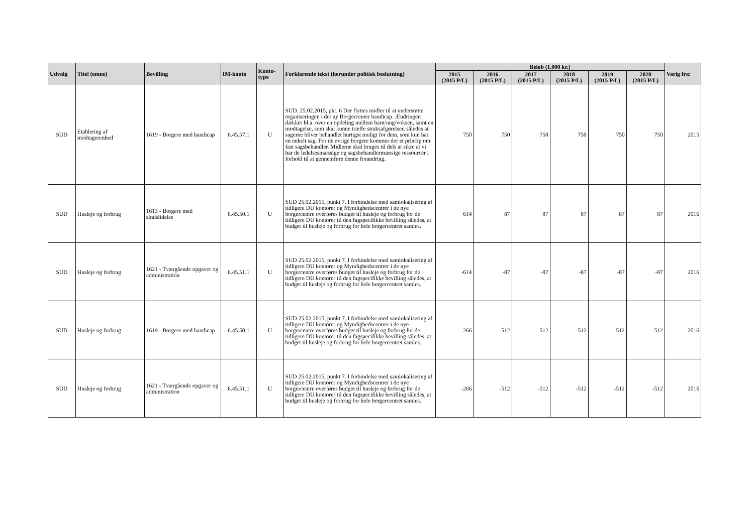| Udvalg | Titel (emne) | Bevilling | IM-konto | Konto- type | Forklarende tekst (herunder politisk beslutning) | Beløb (1.000 kr.) | | | | | | Varig fra: |
| --- | --- | --- | --- | --- | --- | --- | --- | --- | --- | --- | --- | --- |
| | | | | | | 2015 (2015 P/L) | 2016 (2015 P/L) | 2017 (2015 P/L) | 2018 (2015 P/L) | 2019 (2015 P/L) | 2020 (2015 P/L) | |
| SUD | Etablering af modtagerenhed | 1619 - Borgere med handicap | 6.45.57.1 | U | SUD. 25.02.2015, pkt. 6 Der flyttes midler til at understøtte organiseringen i det ny Borgercenter handicap. Ændringen dækker bl.a. over en opdeling mellem barn/ung/voksen, samt en modtagelse, som skal kunne træffe straksafgørelser, således at sagerne bliver behandlet hurtigst muligt for dem, som kun har en enkelt sag. For de øvrige borgere kommer der et princip om fast sagsbehandler. Midlerne skal bruges til dels at sikre at vi har de ledelsesmæssige og sagsbehandlermæssige ressourcer i forhold til at gennemføre denne forandring. | 750 | 750 | 750 | 750 | 750 | 750 | 2015 |
| SUD | Husleje og forbrug | 1613 - Borgere med sindslidelse | 6.45.50.1 | U | SUD 25.02.2015, punkt 7. I forbindelse med samlokalisering af tidligere DU kontorer og Myndighedscentrer i de nye borgercentre overføres budget til husleje og forbrug for de tidligere DU kontorer til den fagspecifikke bevilling således, at budget til husleje og forbrug for hele borgercentret samles. | 614 | 87 | 87 | 87 | 87 | 87 | 2016 |
| SUD | Husleje og forbrug | 1621 - Tværgående opgaver og administration | 6.45.51.1 | U | SUD 25.02.2015, punkt 7. I forbindelse med samlokalisering af tidligere DU kontorer og Myndighedscentrer i de nye borgercentre overføres budget til husleje og forbrug for de tidligere DU kontorer til den fagspecifikke bevilling således, at budget til husleje og forbrug for hele borgercentret samles. | -614 | -87 | -87 | -87 | -87 | -87 | 2016 |
| SUD | Husleje og forbrug | 1619 - Borgere med handicap | 6.45.50.1 | U | SUD 25.02.2015, punkt 7. I forbindelse med samlokalisering af tidligere DU kontorer og Myndighedscentrer i de nye borgercentre overføres budget til husleje og forbrug for de tidligere DU kontorer til den fagspecifikke bevilling således, at budget til husleje og forbrug for hele borgercentret samles. | 266 | 512 | 512 | 512 | 512 | 512 | 2016 |
| SUD | Husleje og forbrug | 1621 - Tværgående opgaver og administration | 6.45.51.1 | U | SUD 25.02.2015, punkt 7. I forbindelse med samlokalisering af tidligere DU kontorer og Myndighedscentrer i de nye borgercentre overføres budget til husleje og forbrug for de tidligere DU kontorer til den fagspecifikke bevilling således, at budget til husleje og forbrug for hele borgercentret samles. | -266 | -512 | -512 | -512 | -512 | -512 | 2016 |